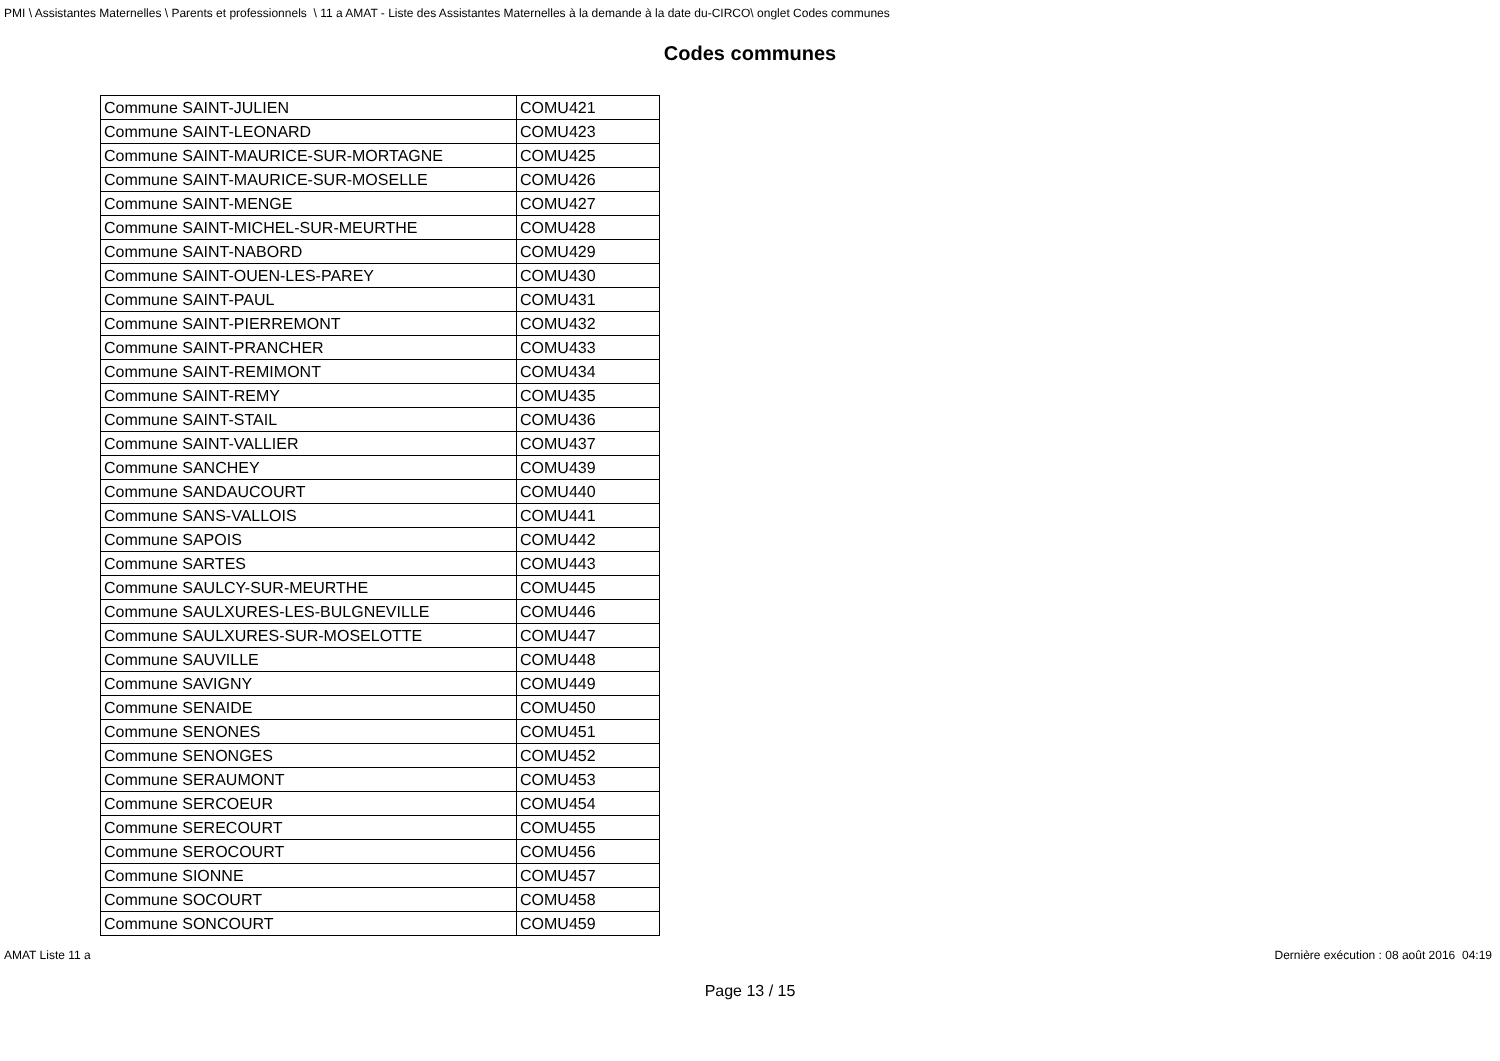PMI \ Assistantes Maternelles \ Parents et professionnels \ 11 a AMAT - Liste des Assistantes Maternelles à la demande à la date du-CIRCO\ onglet Codes communes
Codes communes
| Commune SAINT-JULIEN | COMU421 |
| Commune SAINT-LEONARD | COMU423 |
| Commune SAINT-MAURICE-SUR-MORTAGNE | COMU425 |
| Commune SAINT-MAURICE-SUR-MOSELLE | COMU426 |
| Commune SAINT-MENGE | COMU427 |
| Commune SAINT-MICHEL-SUR-MEURTHE | COMU428 |
| Commune SAINT-NABORD | COMU429 |
| Commune SAINT-OUEN-LES-PAREY | COMU430 |
| Commune SAINT-PAUL | COMU431 |
| Commune SAINT-PIERREMONT | COMU432 |
| Commune SAINT-PRANCHER | COMU433 |
| Commune SAINT-REMIMONT | COMU434 |
| Commune SAINT-REMY | COMU435 |
| Commune SAINT-STAIL | COMU436 |
| Commune SAINT-VALLIER | COMU437 |
| Commune SANCHEY | COMU439 |
| Commune SANDAUCOURT | COMU440 |
| Commune SANS-VALLOIS | COMU441 |
| Commune SAPOIS | COMU442 |
| Commune SARTES | COMU443 |
| Commune SAULCY-SUR-MEURTHE | COMU445 |
| Commune SAULXURES-LES-BULGNEVILLE | COMU446 |
| Commune SAULXURES-SUR-MOSELOTTE | COMU447 |
| Commune SAUVILLE | COMU448 |
| Commune SAVIGNY | COMU449 |
| Commune SENAIDE | COMU450 |
| Commune SENONES | COMU451 |
| Commune SENONGES | COMU452 |
| Commune SERAUMONT | COMU453 |
| Commune SERCOEUR | COMU454 |
| Commune SERECOURT | COMU455 |
| Commune SEROCOURT | COMU456 |
| Commune SIONNE | COMU457 |
| Commune SOCOURT | COMU458 |
| Commune SONCOURT | COMU459 |
AMAT Liste 11 a Dernière exécution : 08 août 2016 04:19
Page 13 / 15